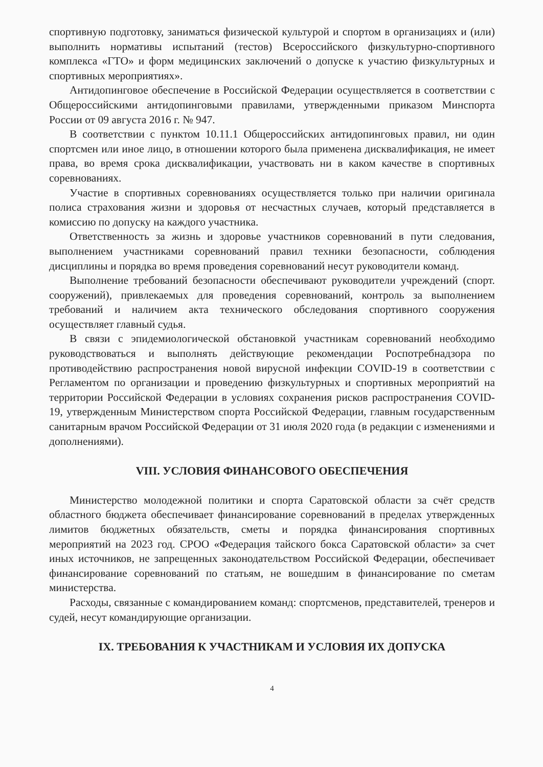спортивную подготовку, заниматься физической культурой и спортом в организациях и (или) выполнить нормативы испытаний (тестов) Всероссийского физкультурно-спортивного комплекса «ГТО» и форм медицинских заключений о допуске к участию физкультурных и спортивных мероприятиях».
Антидопинговое обеспечение в Российской Федерации осуществляется в соответствии с Общероссийскими антидопинговыми правилами, утвержденными приказом Минспорта России от 09 августа 2016 г. № 947.
В соответствии с пунктом 10.11.1 Общероссийских антидопинговых правил, ни один спортсмен или иное лицо, в отношении которого была применена дисквалификация, не имеет права, во время срока дисквалификации, участвовать ни в каком качестве в спортивных соревнованиях.
Участие в спортивных соревнованиях осуществляется только при наличии оригинала полиса страхования жизни и здоровья от несчастных случаев, который представляется в комиссию по допуску на каждого участника.
Ответственность за жизнь и здоровье участников соревнований в пути следования, выполнением участниками соревнований правил техники безопасности, соблюдения дисциплины и порядка во время проведения соревнований несут руководители команд.
Выполнение требований безопасности обеспечивают руководители учреждений (спорт. сооружений), привлекаемых для проведения соревнований, контроль за выполнением требований и наличием акта технического обследования спортивного сооружения осуществляет главный судья.
В связи с эпидемиологической обстановкой участникам соревнований необходимо руководствоваться и выполнять действующие рекомендации Роспотребнадзора по противодействию распространения новой вирусной инфекции COVID-19 в соответствии с Регламентом по организации и проведению физкультурных и спортивных мероприятий на территории Российской Федерации в условиях сохранения рисков распространения COVID-19, утвержденным Министерством спорта Российской Федерации, главным государственным санитарным врачом Российской Федерации от 31 июля 2020 года (в редакции с изменениями и дополнениями).
VIII. УСЛОВИЯ ФИНАНСОВОГО ОБЕСПЕЧЕНИЯ
Министерство молодежной политики и спорта Саратовской области за счёт средств областного бюджета обеспечивает финансирование соревнований в пределах утвержденных лимитов бюджетных обязательств, сметы и порядка финансирования спортивных мероприятий на 2023 год. СРОО «Федерация тайского бокса Саратовской области» за счет иных источников, не запрещенных законодательством Российской Федерации, обеспечивает финансирование соревнований по статьям, не вошедшим в финансирование по сметам министерства.
Расходы, связанные с командированием команд: спортсменов, представителей, тренеров и судей, несут командирующие организации.
IX. ТРЕБОВАНИЯ К УЧАСТНИКАМ И УСЛОВИЯ ИХ ДОПУСКА
4